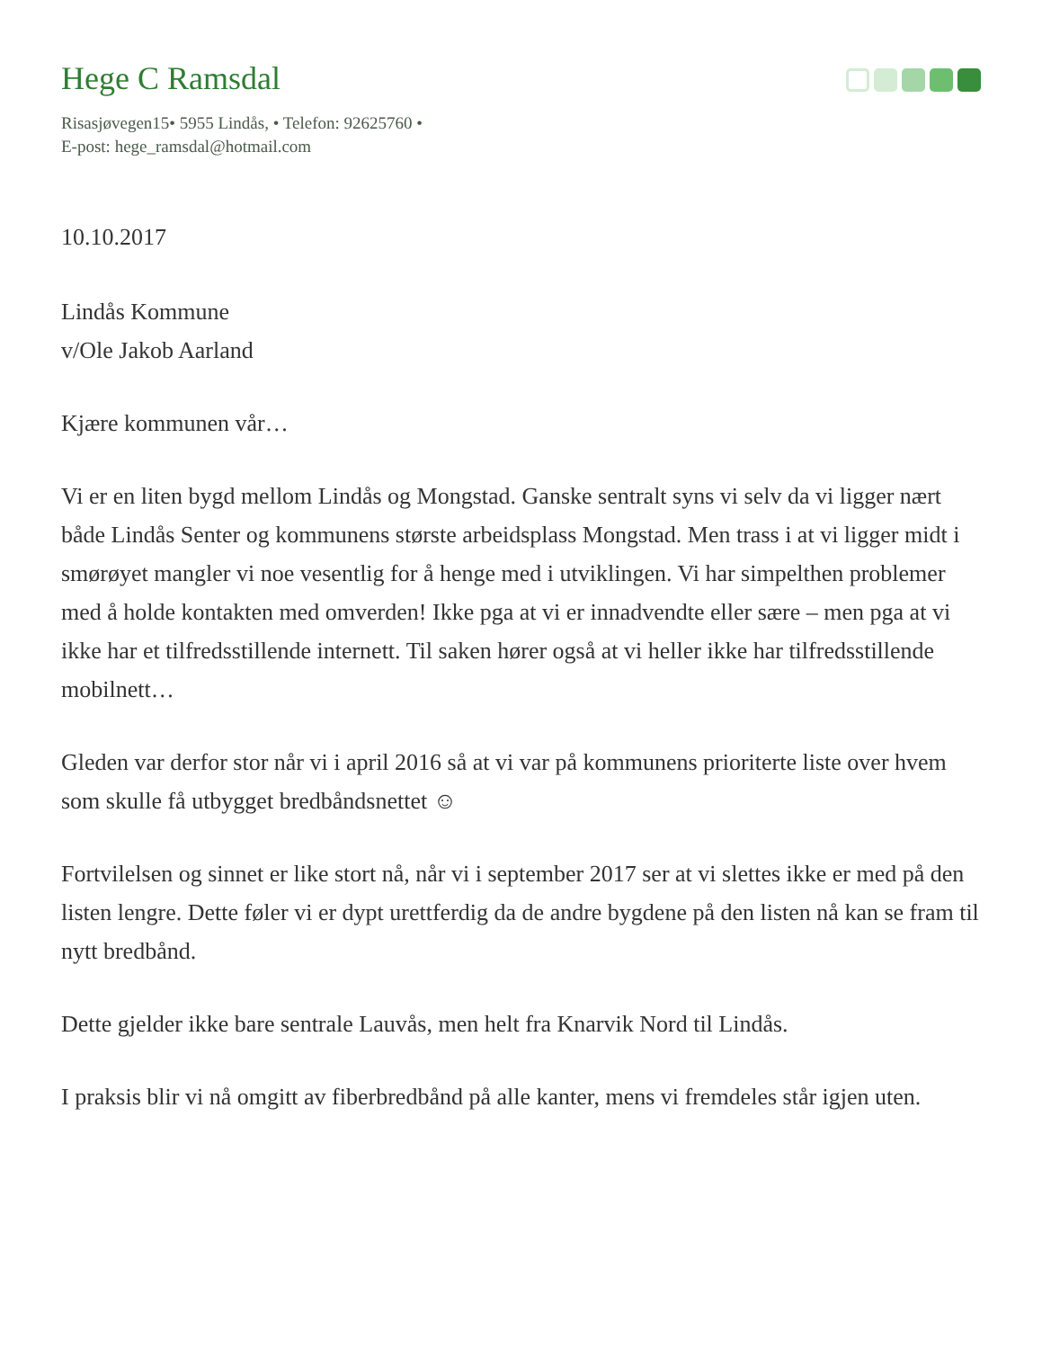Hege C Ramsdal
Risasjøvegen15• 5955 Lindås, • Telefon: 92625760 •
E-post: hege_ramsdal@hotmail.com
10.10.2017
Lindås Kommune
v/Ole Jakob Aarland
Kjære kommunen vår…
Vi er en liten bygd mellom Lindås og Mongstad. Ganske sentralt syns vi selv da vi ligger nært både Lindås Senter og kommunens største arbeidsplass Mongstad. Men trass i at vi ligger midt i smørøyet mangler vi noe vesentlig for å henge med i utviklingen. Vi har simpelthen problemer med å holde kontakten med omverden! Ikke pga at vi er innadvendte eller sære – men pga at vi ikke har et tilfredsstillende internett. Til saken hører også at vi heller ikke har tilfredsstillende mobilnett…
Gleden var derfor stor når vi i april 2016 så at vi var på kommunens prioriterte liste over hvem som skulle få utbygget bredbåndsnettet ☺
Fortvilelsen og sinnet er like stort nå, når vi i september 2017 ser at vi slettes ikke er med på den listen lengre. Dette føler vi er dypt urettferdig da de andre bygdene på den listen nå kan se fram til nytt bredbånd.
Dette gjelder ikke bare sentrale Lauvås, men helt fra Knarvik Nord til Lindås.
I praksis blir vi nå omgitt av fiberbredbånd på alle kanter, mens vi fremdeles står igjen uten.